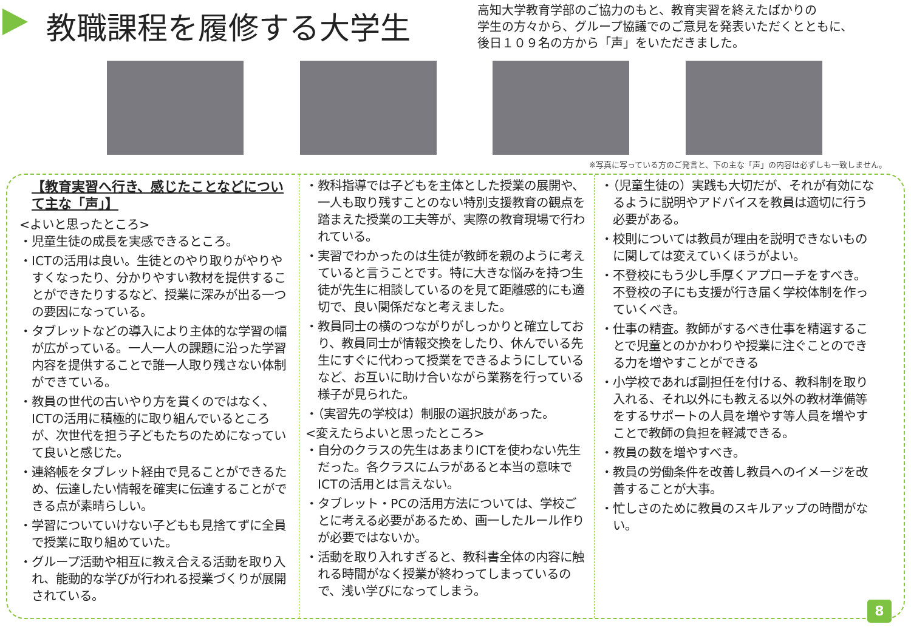教職課程を履修する大学生
高知大学教育学部のご協力のもと、教育実習を終えたばかりの
学生の方々から、グループ協議でのご意見を発表いただくとともに、
後日１０９名の方から「声」をいただきました。
※写真に写っている方のご発言と、下の主な「声」の内容は必ずしも一致しません。
【教育実習へ行き、感じたことなどについて主な「声」】
<よいと思ったところ>
・児童生徒の成長を実感できるところ。
・ICTの活用は良い。生徒とのやり取りがやりやすくなったり、分かりやすい教材を提供することができたりするなど、授業に深みが出る一つの要因になっている。
・タブレットなどの導入により主体的な学習の幅が広がっている。一人一人の課題に沿った学習内容を提供することで誰一人取り残さない体制ができている。
・教員の世代の古いやり方を貫くのではなく、ICTの活用に積極的に取り組んでいるところが、次世代を担う子どもたちのためになっていて良いと感じた。
・連絡帳をタブレット経由で見ることができるため、伝達したい情報を確実に伝達することができる点が素晴らしい。
・学習についていけない子どもも見捨てずに全員で授業に取り組めていた。
・グループ活動や相互に教え合える活動を取り入れ、能動的な学びが行われる授業づくりが展開されている。
・教科指導では子どもを主体とした授業の展開や、一人も取り残すことのない特別支援教育の観点を踏まえた授業の工夫等が、実際の教育現場で行われている。
・実習でわかったのは生徒が教師を親のように考えていると言うことです。特に大きな悩みを持つ生徒が先生に相談しているのを見て距離感的にも適切で、良い関係だなと考えました。
・教員同士の横のつながりがしっかりと確立しており、教員同士が情報交換をしたり、休んでいる先生にすぐに代わって授業をできるようにしているなど、お互いに助け合いながら業務を行っている様子が見られた。
・（実習先の学校は）制服の選択肢があった。
<変えたらよいと思ったところ>
・自分のクラスの先生はあまりICTを使わない先生だった。各クラスにムラがあると本当の意味でICTの活用とは言えない。
・タブレット・PCの活用方法については、学校ごとに考える必要があるため、画一したルール作りが必要ではないか。
・活動を取り入れすぎると、教科書全体の内容に触れる時間がなく授業が終わってしまっているので、浅い学びになってしまう。
・（児童生徒の）実践も大切だが、それが有効になるように説明やアドバイスを教員は適切に行う必要がある。
・校則については教員が理由を説明できないものに関しては変えていくほうがよい。
・不登校にもう少し手厚くアプローチをすべき。不登校の子にも支援が行き届く学校体制を作っていくべき。
・仕事の精査。教師がするべき仕事を精選することで児童とのかかわりや授業に注ぐことのできる力を増やすことができる
・小学校であれば副担任を付ける、教科制を取り入れる、それ以外にも教える以外の教材準備等をするサポートの人員を増やす等人員を増やすことで教師の負担を軽減できる。
・教員の数を増やすべき。
・教員の労働条件を改善し教員へのイメージを改善することが大事。
・忙しさのために教員のスキルアップの時間がない。
8